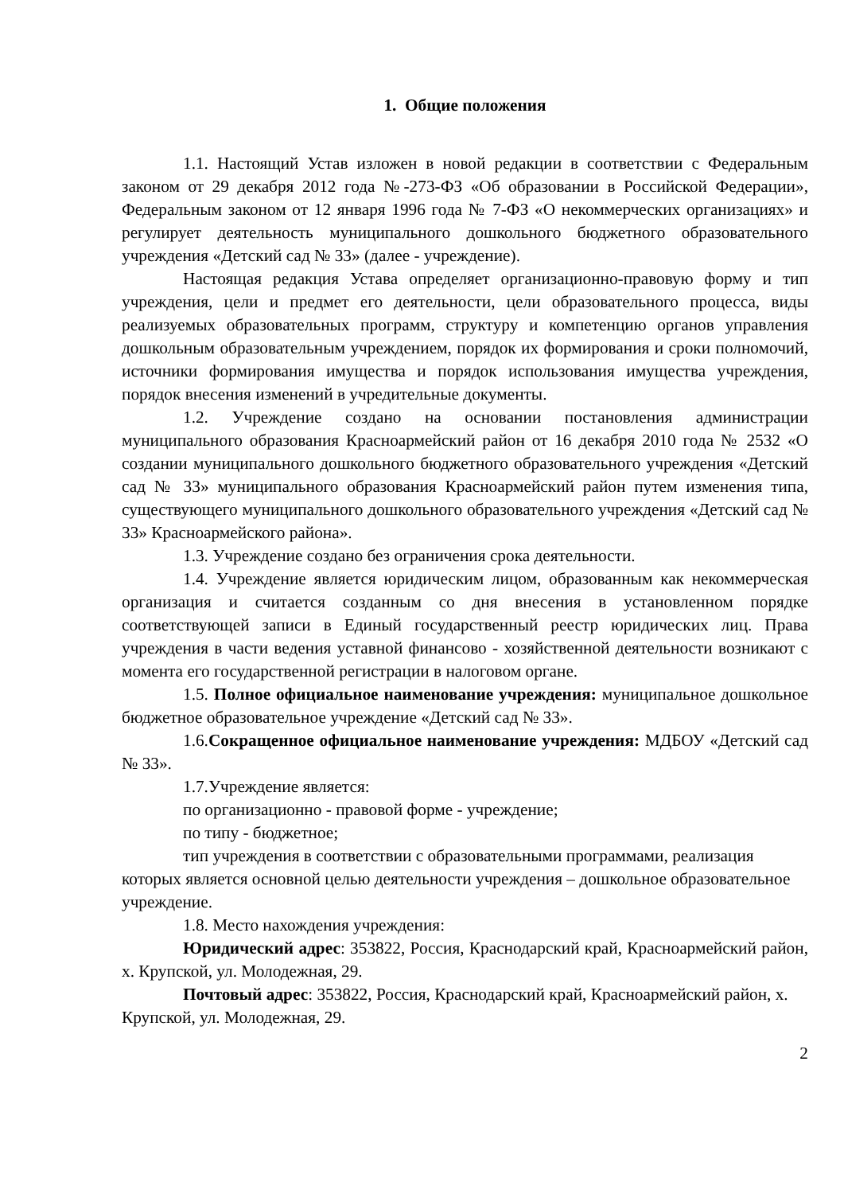1. Общие положения
1.1. Настоящий Устав изложен в новой редакции в соответствии с Федеральным законом от 29 декабря 2012 года №-273-ФЗ «Об образовании в Российской Федерации», Федеральным законом от 12 января 1996 года № 7-ФЗ «О некоммерческих организациях» и регулирует деятельность муниципального дошкольного бюджетного образовательного учреждения «Детский сад № 33» (далее - учреждение).
Настоящая редакция Устава определяет организационно-правовую форму и тип учреждения, цели и предмет его деятельности, цели образовательного процесса, виды реализуемых образовательных программ, структуру и компетенцию органов управления дошкольным образовательным учреждением, порядок их формирования и сроки полномочий, источники формирования имущества и порядок использования имущества учреждения, порядок внесения изменений в учредительные документы.
1.2. Учреждение создано на основании постановления администрации муниципального образования Красноармейский район от 16 декабря 2010 года № 2532 «О создании муниципального дошкольного бюджетного образовательного учреждения «Детский сад № 33» муниципального образования Красноармейский район путем изменения типа, существующего муниципального дошкольного образовательного учреждения «Детский сад № 33» Красноармейского района».
1.3. Учреждение создано без ограничения срока деятельности.
1.4. Учреждение является юридическим лицом, образованным как некоммерческая организация и считается созданным со дня внесения в установленном порядке соответствующей записи в Единый государственный реестр юридических лиц. Права учреждения в части ведения уставной финансово - хозяйственной деятельности возникают с момента его государственной регистрации в налоговом органе.
1.5. Полное официальное наименование учреждения: муниципальное дошкольное бюджетное образовательное учреждение «Детский сад № 33».
1.6.Сокращенное официальное наименование учреждения: МДБОУ «Детский сад № 33».
1.7.Учреждение является:
по организационно - правовой форме - учреждение;
по типу - бюджетное;
тип учреждения в соответствии с образовательными программами, реализация которых является основной целью деятельности учреждения – дошкольное образовательное учреждение.
1.8. Место нахождения учреждения:
Юридический адрес: 353822, Россия, Краснодарский край, Красноармейский район, х. Крупской, ул. Молодежная, 29.
Почтовый адрес: 353822, Россия, Краснодарский край, Красноармейский район, х. Крупской, ул. Молодежная, 29.
2